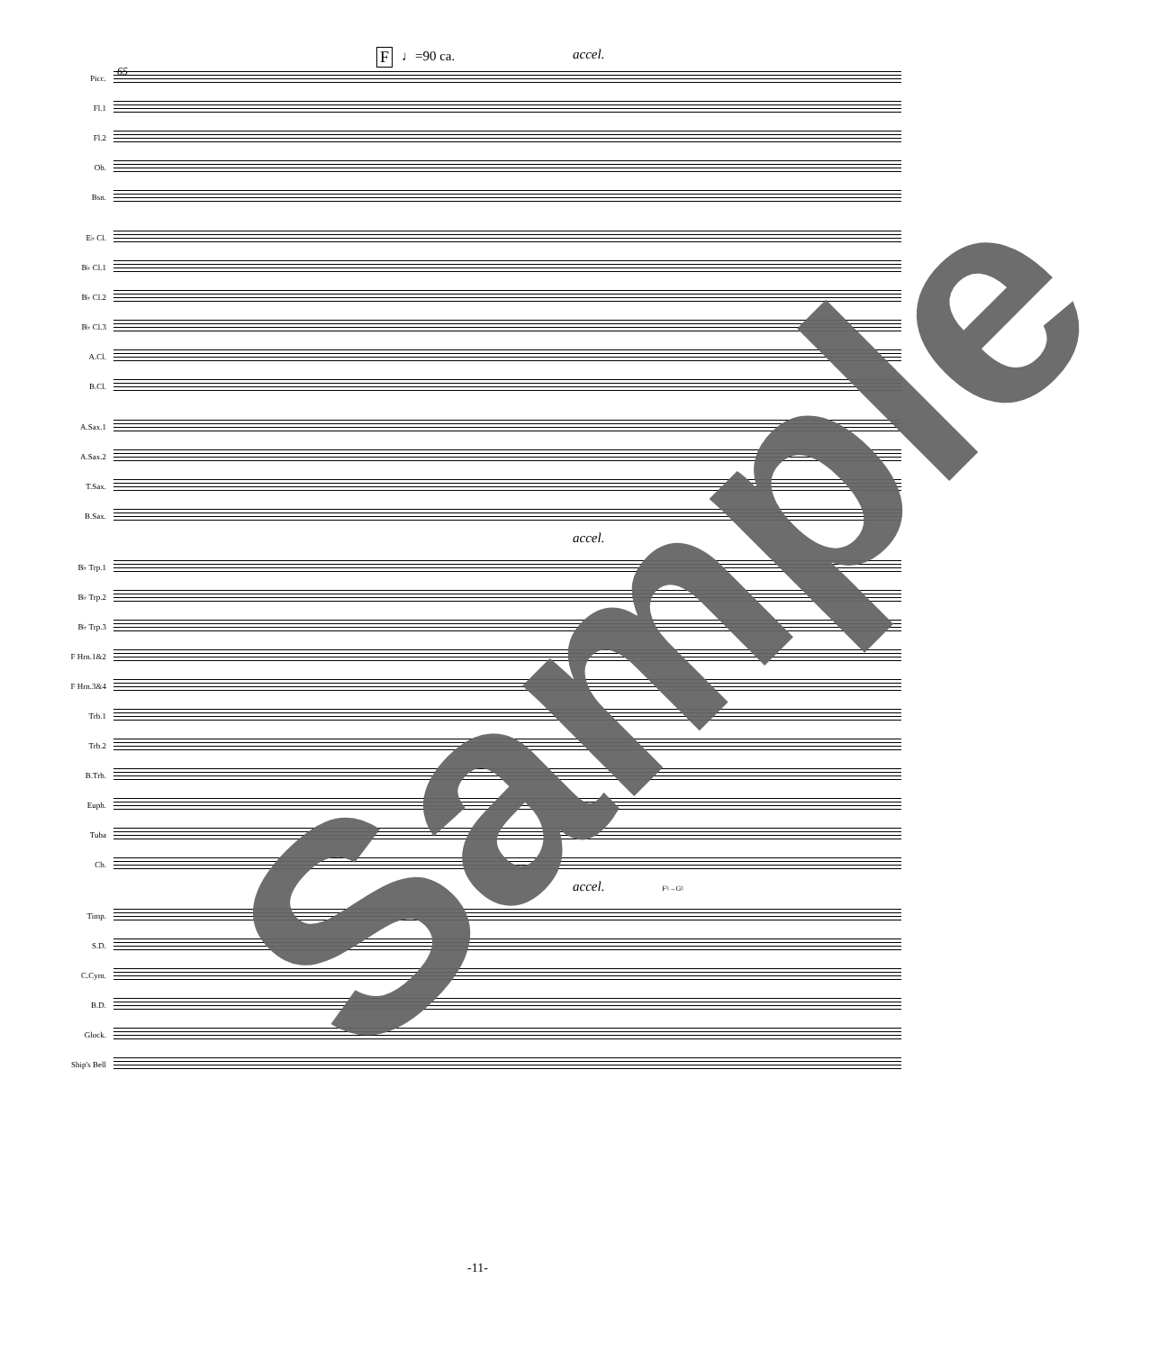F ♩=90 ca. accel.
65
Picc.
Fl.1
Fl.2
Ob.
Bsn.
E♭ Cl.
B♭ Cl.1
B♭ Cl.2
B♭ Cl.3
A.Cl.
B.Cl.
A.Sax.1
A.Sax.2
T.Sax.
B.Sax.
accel.
B♭ Trp.1
B♭ Trp.2
B♭ Trp.3
F Hrn.1&2
F Hrn.3&4
Trb.1
Trb.2
B.Trb.
Euph.
Tuba
Cb.
accel. F♮→G♮
Timp.
S.D.
C.Cym.
B.D.
Glock.
Ship's Bell
-11-
Sample